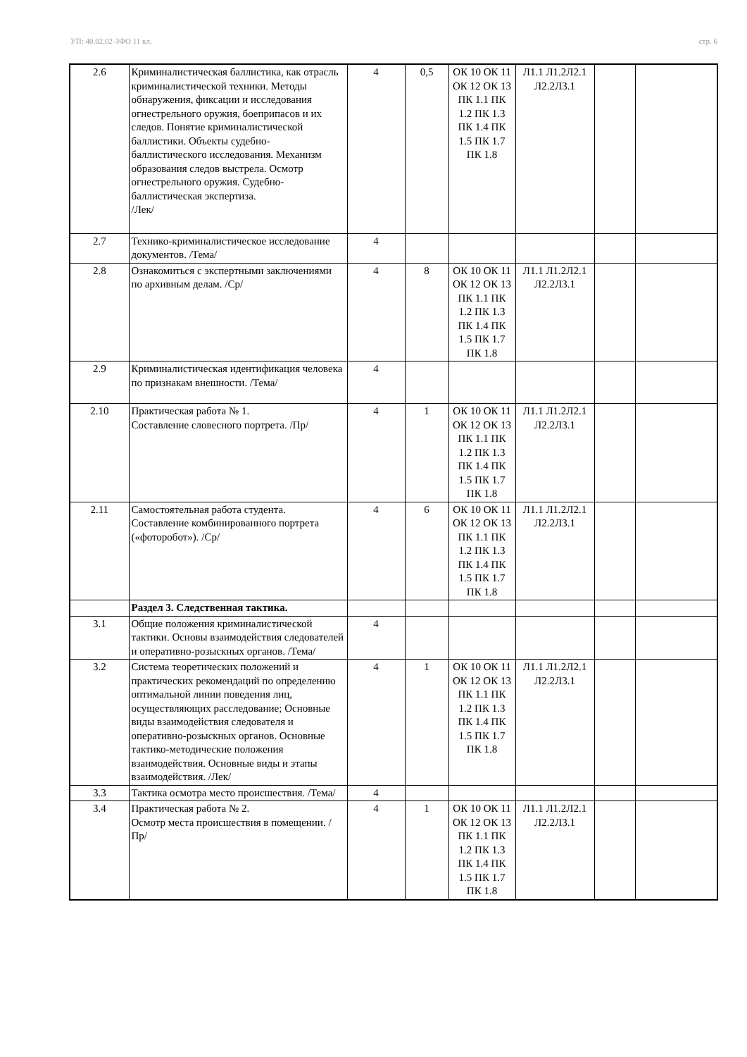УП: 40.02.02-ЗФО 11 кл. стр. 6
| 2.6 | Криминалистическая баллистика, как отрасль криминалистической техники. Методы обнаружения, фиксации и исследования огнестрельного оружия, боеприпасов и их следов. Понятие криминалистической баллистики. Объекты судебно-баллистического исследования. Механизм образования следов выстрела. Осмотр огнестрельного оружия. Судебно- баллистическая экспертиза. /Лек/ | 4 | 0,5 | ОК 10 ОК 11 ОК 12 ОК 13 ПК 1.1 ПК 1.2 ПК 1.3 ПК 1.4 ПК 1.5 ПК 1.7 ПК 1.8 | Л1.1 Л1.2Л2.1 Л2.2Л3.1 | | |
| 2.7 | Технико-криминалистическое исследование документов. /Тема/ | 4 | | | | | |
| 2.8 | Ознакомиться с экспертными заключениями по архивным делам. /Ср/ | 4 | 8 | ОК 10 ОК 11 ОК 12 ОК 13 ПК 1.1 ПК 1.2 ПК 1.3 ПК 1.4 ПК 1.5 ПК 1.7 ПК 1.8 | Л1.1 Л1.2Л2.1 Л2.2Л3.1 | | |
| 2.9 | Криминалистическая идентификация человека по признакам внешности. /Тема/ | 4 | | | | | |
| 2.10 | Практическая работа № 1. Составление словесного портрета. /Пр/ | 4 | 1 | ОК 10 ОК 11 ОК 12 ОК 13 ПК 1.1 ПК 1.2 ПК 1.3 ПК 1.4 ПК 1.5 ПК 1.7 ПК 1.8 | Л1.1 Л1.2Л2.1 Л2.2Л3.1 | | |
| 2.11 | Самостоятельная работа студента. Составление комбинированного портрета («фоторобот»). /Ср/ | 4 | 6 | ОК 10 ОК 11 ОК 12 ОК 13 ПК 1.1 ПК 1.2 ПК 1.3 ПК 1.4 ПК 1.5 ПК 1.7 ПК 1.8 | Л1.1 Л1.2Л2.1 Л2.2Л3.1 | | |
| | Раздел 3. Следственная тактика. | | | | | | |
| 3.1 | Общие положения криминалистической тактики. Основы взаимодействия следователей и оперативно-розыскных органов. /Тема/ | 4 | | | | | |
| 3.2 | Система теоретических положений и практических рекомендаций по определению оптимальной линии поведения лиц, осуществляющих расследование; Основные виды взаимодействия следователя и оперативно-розыскных органов. Основные тактико-методические положения взаимодействия. Основные виды и этапы взаимодействия. /Лек/ | 4 | 1 | ОК 10 ОК 11 ОК 12 ОК 13 ПК 1.1 ПК 1.2 ПК 1.3 ПК 1.4 ПК 1.5 ПК 1.7 ПК 1.8 | Л1.1 Л1.2Л2.1 Л2.2Л3.1 | | |
| 3.3 | Тактика осмотра место происшествия. /Тема/ | 4 | | | | | |
| 3.4 | Практическая работа № 2. Осмотр места происшествия в помещении. /Пр/ | 4 | 1 | ОК 10 ОК 11 ОК 12 ОК 13 ПК 1.1 ПК 1.2 ПК 1.3 ПК 1.4 ПК 1.5 ПК 1.7 ПК 1.8 | Л1.1 Л1.2Л2.1 Л2.2Л3.1 | | |